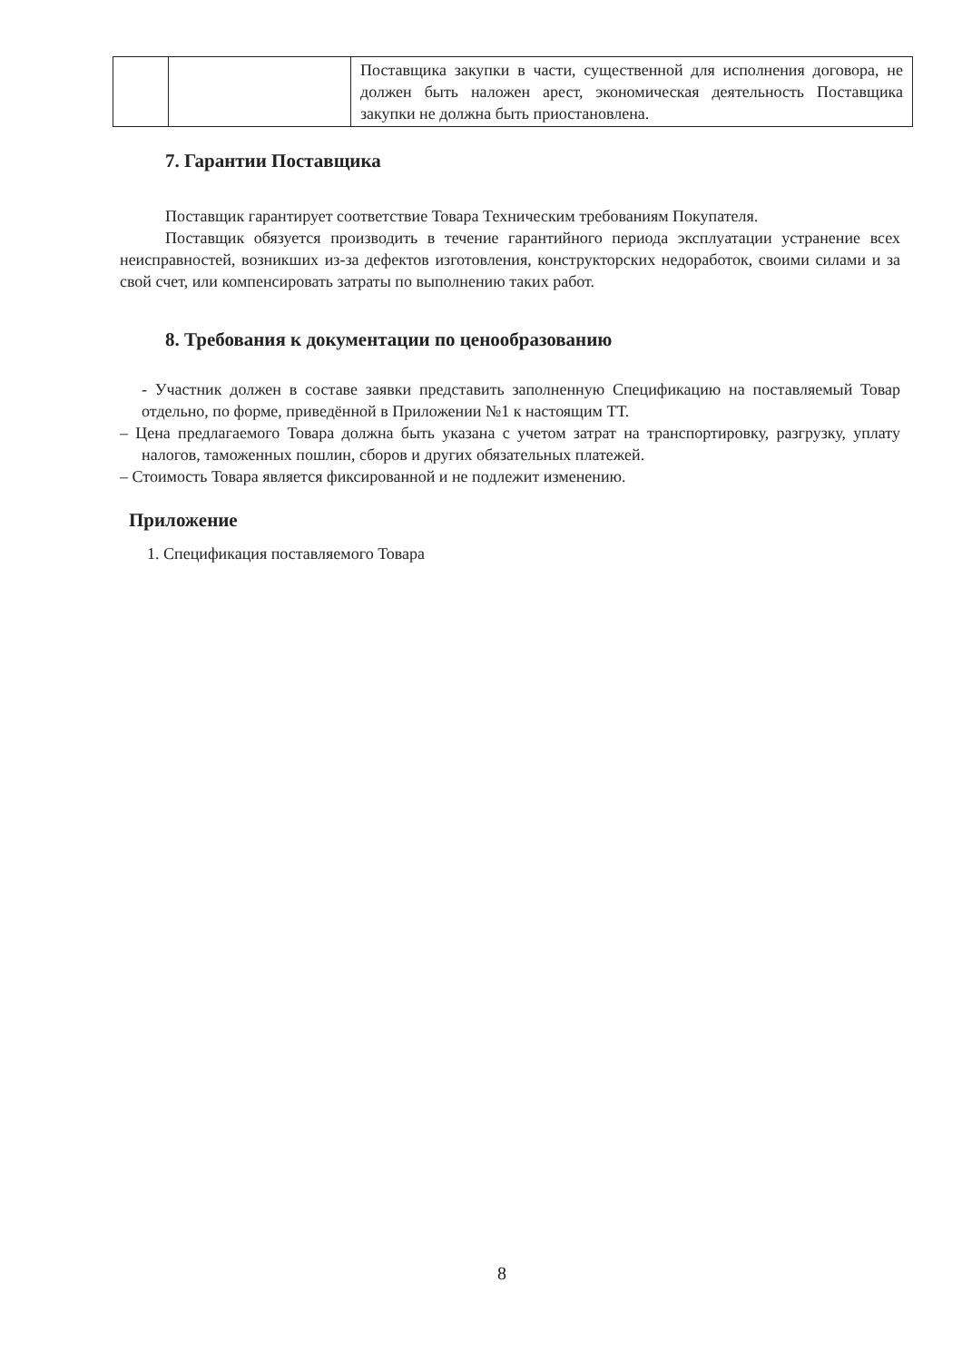| | | Поставщика закупки в части, существенной для исполнения договора, не должен быть наложен арест, экономическая деятельность Поставщика закупки не должна быть приостановлена. |
7. Гарантии Поставщика
Поставщик гарантирует соответствие Товара Техническим требованиям Покупателя.
Поставщик обязуется производить в течение гарантийного периода эксплуатации устранение всех неисправностей, возникших из-за дефектов изготовления, конструкторских недоработок, своими силами и за свой счет, или компенсировать затраты по выполнению таких работ.
8. Требования к документации по ценообразованию
- Участник должен в составе заявки представить заполненную Спецификацию на поставляемый Товар отдельно, по форме, приведённой в Приложении №1 к настоящим ТТ.
– Цена предлагаемого Товара должна быть указана с учетом затрат на транспортировку, разгрузку, уплату налогов, таможенных пошлин, сборов и других обязательных платежей.
– Стоимость Товара является фиксированной и не подлежит изменению.
Приложение
1. Спецификация поставляемого Товара
8